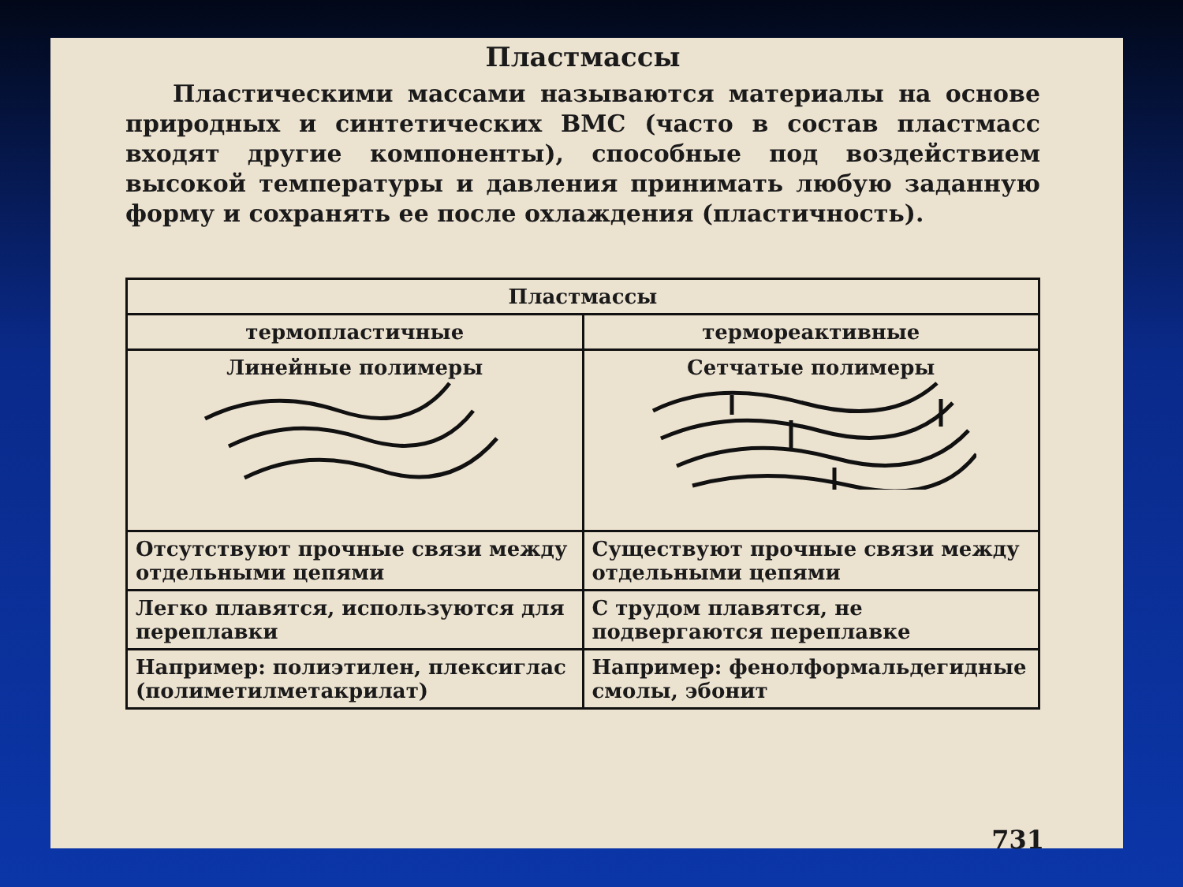Пластмассы
Пластическими массами называются материалы на основе природных и синтетических ВМС (часто в состав пластмасс входят другие компоненты), способные под воздействием высокой температуры и давления принимать любую заданную форму и сохранять ее после охлаждения (пластичность).
| Пластмассы | |
| --- | --- |
| термопластичные | термореактивные |
| Линейные полимеры | Сетчатые полимеры |
| Отсутствуют прочные связи между отдельными цепями | Существуют прочные связи между отдельными цепями |
| Легко плавятся, используются для переплавки | С трудом плавятся, не подвергаются переплавке |
| Например: полиэтилен, плексиглас (полиметилметакрилат) | Например: фенолформальдегидные смолы, эбонит |
731